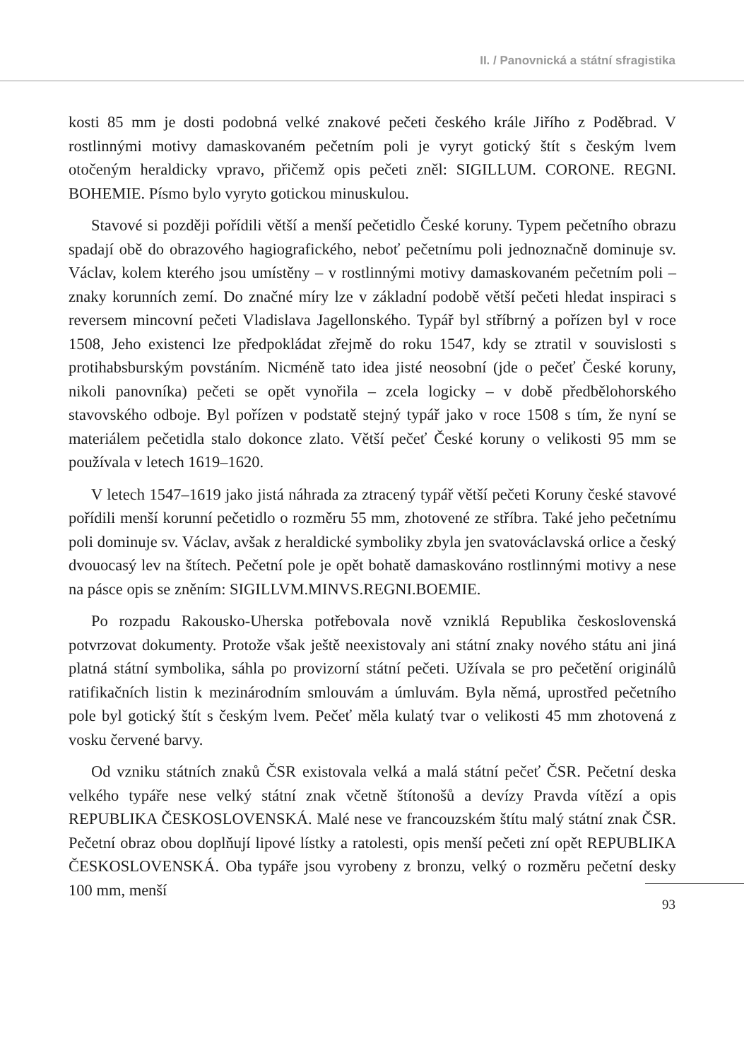II. / Panovnická a státní sfragistika
kosti 85 mm je dosti podobná velké znakové pečeti českého krále Jiřího z Poděbrad. V rostlinnými motivy damaskovaném pečetním poli je vyryt gotický štít s českým lvem otočeným heraldicky vpravo, přičemž opis pečeti zněl: SIGILLUM. CORONE. REGNI. BOHEMIE. Písmo bylo vyryto gotickou minuskulou.
Stavové si později pořídili větší a menší pečetidlo České koruny. Typem pečetního obrazu spadají obě do obrazového hagiografického, neboť pečetnímu poli jednoznačně dominuje sv. Václav, kolem kterého jsou umístěny – v rostlinnými motivy damaskovaném pečetním poli – znaky korunních zemí. Do značné míry lze v základní podobě větší pečeti hledat inspiraci s reversem mincovní pečeti Vladislava Jagellonského. Typář byl stříbrný a pořízen byl v roce 1508, Jeho existenci lze předpokládat zřejmě do roku 1547, kdy se ztratil v souvislosti s protihabsburským povstáním. Nicméně tato idea jisté neosobní (jde o pečeť České koruny, nikoli panovníka) pečeti se opět vynořila – zcela logicky – v době předbělohorského stavovského odboje. Byl pořízen v podstatě stejný typář jako v roce 1508 s tím, že nyní se materiálem pečetidla stalo dokonce zlato. Větší pečeť České koruny o velikosti 95 mm se používala v letech 1619–1620.
V letech 1547–1619 jako jistá náhrada za ztracený typář větší pečeti Koruny české stavové pořídili menší korunní pečetidlo o rozměru 55 mm, zhotovené ze stříbra. Také jeho pečetnímu poli dominuje sv. Václav, avšak z heraldické symboliky zbyla jen svatováclavská orlice a český dvouocasý lev na štítech. Pečetní pole je opět bohatě damaskováno rostlinnými motivy a nese na pásce opis se zněním: SIGILLVM.MINVS.REGNI.BOEMIE.
Po rozpadu Rakousko-Uherska potřebovala nově vzniklá Republika československá potvrzovat dokumenty. Protože však ještě neexistovaly ani státní znaky nového státu ani jiná platná státní symbolika, sáhla po provizorní státní pečeti. Užívala se pro pečetění originálů ratifikačních listin k mezinárodním smlouvám a úmluvám. Byla němá, uprostřed pečetního pole byl gotický štít s českým lvem. Pečeť měla kulatý tvar o velikosti 45 mm zhotovená z vosku červené barvy.
Od vzniku státních znaků ČSR existovala velká a malá státní pečeť ČSR. Pečetní deska velkého typáře nese velký státní znak včetně štítonošů a devízy Pravda vítězí a opis REPUBLIKA ČESKOSLOVENSKÁ. Malé nese ve francouzském štítu malý státní znak ČSR. Pečetní obraz obou doplňují lipové lístky a ratolesti, opis menší pečeti zní opět REPUBLIKA ČESKOSLOVENSKÁ. Oba typáře jsou vyrobeny z bronzu, velký o rozměru pečetní desky 100 mm, menší
93